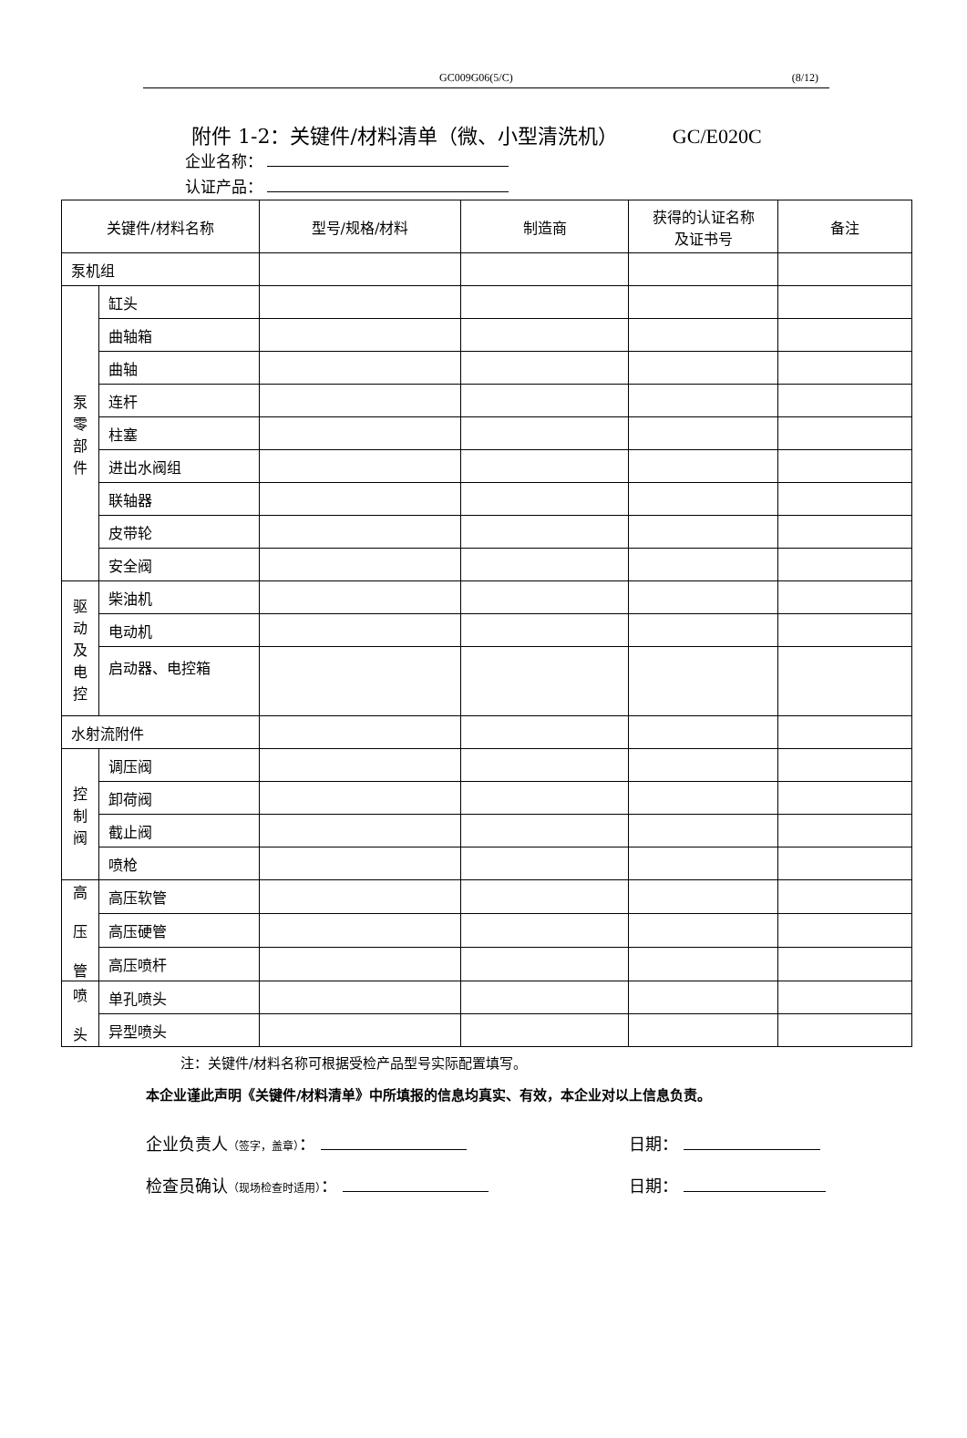GC009G06(5/C) (8/12)
附件 1-2：关键件/材料清单（微、小型清洗机） GC/E020C
企业名称：
认证产品：
| 关键件/材料名称 | | 型号/规格/材料 | 制造商 | 获得的认证名称 及证书号 | 备注 |
| 泵机组 | | | | | |
| 泵 零 部 件 | 缸头 | | | | |
| | 曲轴箱 | | | | |
| | 曲轴 | | | | |
| | 连杆 | | | | |
| | 柱塞 | | | | |
| | 进出水阀组 | | | | |
| | 联轴器 | | | | |
| | 皮带轮 | | | | |
| | 安全阀 | | | | |
| 驱 动 及 电 控 | 柴油机 | | | | |
| | 电动机 | | | | |
| | 启动器、电控箱 | | | | |
| 水射流附件 | | | | | |
| 控 制 阀 | 调压阀 | | | | |
| | 卸荷阀 | | | | |
| | 截止阀 | | | | |
| | 喷枪 | | | | |
| 高 压 管 | 高压软管 | | | | |
| | 高压硬管 | | | | |
| | 高压喷杆 | | | | |
| 喷 头 | 单孔喷头 | | | | |
| | 异型喷头 | | | | |
注：关键件/材料名称可根据受检产品型号实际配置填写。
本企业谨此声明《关键件/材料清单》中所填报的信息均真实、有效，本企业对以上信息负责。
企业负责人（签字，盖章）： 日期：
检查员确认（现场检查时适用）： 日期：